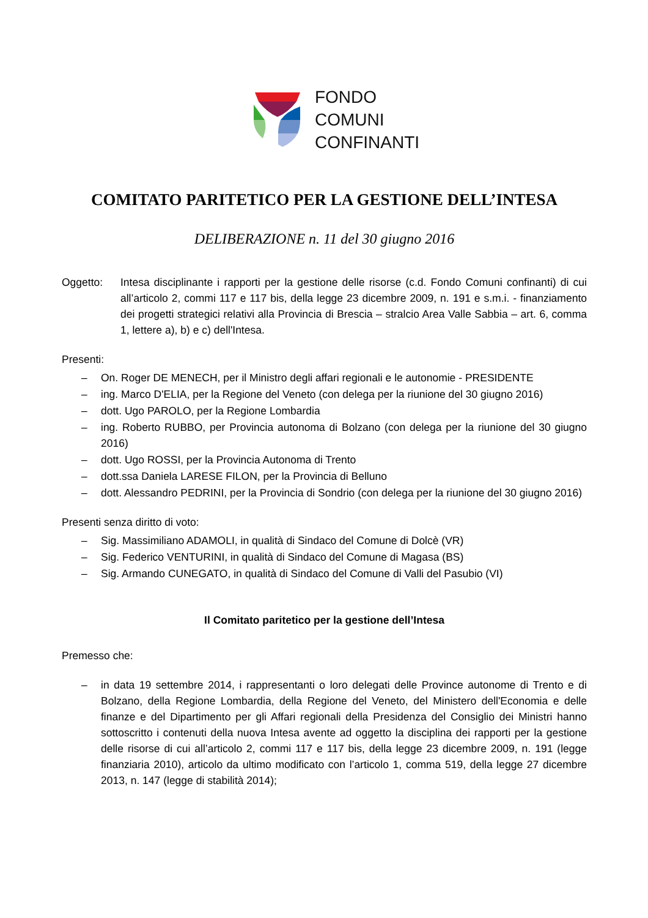FONDO
COMUNI
CONFINANTI
COMITATO PARITETICO PER LA GESTIONE DELL’INTESA
DELIBERAZIONE n. 11 del 30 giugno 2016
Oggetto: Intesa disciplinante i rapporti per la gestione delle risorse (c.d. Fondo Comuni confinanti) di cui all’articolo 2, commi 117 e 117 bis, della legge 23 dicembre 2009, n. 191 e s.m.i. - finanziamento dei progetti strategici relativi alla Provincia di Brescia – stralcio Area Valle Sabbia – art. 6, comma 1, lettere a), b) e c) dell'Intesa.
Presenti:
– On. Roger DE MENECH, per il Ministro degli affari regionali e le autonomie - PRESIDENTE
– ing. Marco D'ELIA, per la Regione del Veneto (con delega per la riunione del 30 giugno 2016)
– dott. Ugo PAROLO, per la Regione Lombardia
– ing. Roberto RUBBO, per Provincia autonoma di Bolzano (con delega per la riunione del 30 giugno 2016)
– dott. Ugo ROSSI, per la Provincia Autonoma di Trento
– dott.ssa Daniela LARESE FILON, per la Provincia di Belluno
– dott. Alessandro PEDRINI, per la Provincia di Sondrio (con delega per la riunione del 30 giugno 2016)
Presenti senza diritto di voto:
– Sig. Massimiliano ADAMOLI, in qualità di Sindaco del Comune di Dolcè (VR)
– Sig. Federico VENTURINI, in qualità di Sindaco del Comune di Magasa (BS)
– Sig. Armando CUNEGATO, in qualità di Sindaco del Comune di Valli del Pasubio (VI)
Il Comitato paritetico per la gestione dell’Intesa
Premesso che:
– in data 19 settembre 2014, i rappresentanti o loro delegati delle Province autonome di Trento e di Bolzano, della Regione Lombardia, della Regione del Veneto, del Ministero dell'Economia e delle finanze e del Dipartimento per gli Affari regionali della Presidenza del Consiglio dei Ministri hanno sottoscritto i contenuti della nuova Intesa avente ad oggetto la disciplina dei rapporti per la gestione delle risorse di cui all’articolo 2, commi 117 e 117 bis, della legge 23 dicembre 2009, n. 191 (legge finanziaria 2010), articolo da ultimo modificato con l’articolo 1, comma 519, della legge 27 dicembre 2013, n. 147 (legge di stabilità 2014);